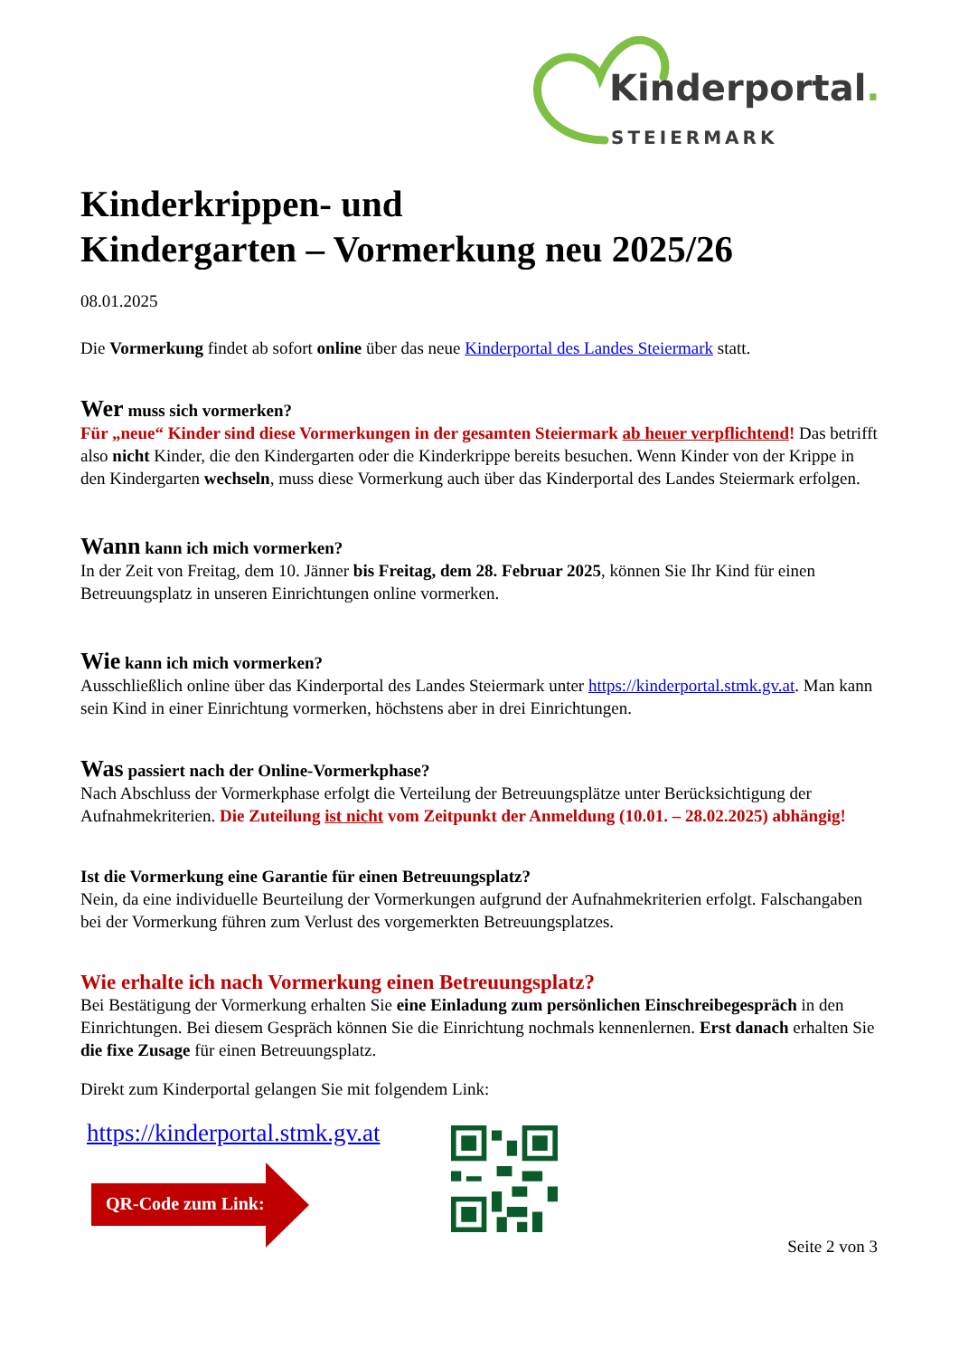Kinderportal.
STEIERMARK
Kinderkrippen- und
Kindergarten – Vormerkung neu 2025/26
08.01.2025
Die Vormerkung findet ab sofort online über das neue Kinderportal des Landes Steiermark statt.
Wer muss sich vormerken?
Für „neue“ Kinder sind diese Vormerkungen in der gesamten Steiermark ab heuer verpflichtend! Das betrifft also nicht Kinder, die den Kindergarten oder die Kinderkrippe bereits besuchen. Wenn Kinder von der Krippe in den Kindergarten wechseln, muss diese Vormerkung auch über das Kinderportal des Landes Steiermark erfolgen.
Wann kann ich mich vormerken?
In der Zeit von Freitag, dem 10. Jänner bis Freitag, dem 28. Februar 2025, können Sie Ihr Kind für einen Betreuungsplatz in unseren Einrichtungen online vormerken.
Wie kann ich mich vormerken?
Ausschließlich online über das Kinderportal des Landes Steiermark unter https://kinderportal.stmk.gv.at. Man kann sein Kind in einer Einrichtung vormerken, höchstens aber in drei Einrichtungen.
Was passiert nach der Online-Vormerkphase?
Nach Abschluss der Vormerkphase erfolgt die Verteilung der Betreuungsplätze unter Berücksichtigung der Aufnahmekriterien. Die Zuteilung ist nicht vom Zeitpunkt der Anmeldung (10.01. – 28.02.2025) abhängig!
Ist die Vormerkung eine Garantie für einen Betreuungsplatz?
Nein, da eine individuelle Beurteilung der Vormerkungen aufgrund der Aufnahmekriterien erfolgt. Falschangaben bei der Vormerkung führen zum Verlust des vorgemerkten Betreuungsplatzes.
Wie erhalte ich nach Vormerkung einen Betreuungsplatz?
Bei Bestätigung der Vormerkung erhalten Sie eine Einladung zum persönlichen Einschreibegespräch in den Einrichtungen. Bei diesem Gespräch können Sie die Einrichtung nochmals kennenlernen. Erst danach erhalten Sie die fixe Zusage für einen Betreuungsplatz.
Direkt zum Kinderportal gelangen Sie mit folgendem Link:
https://kinderportal.stmk.gv.at
QR-Code zum Link:
Seite 2 von 3